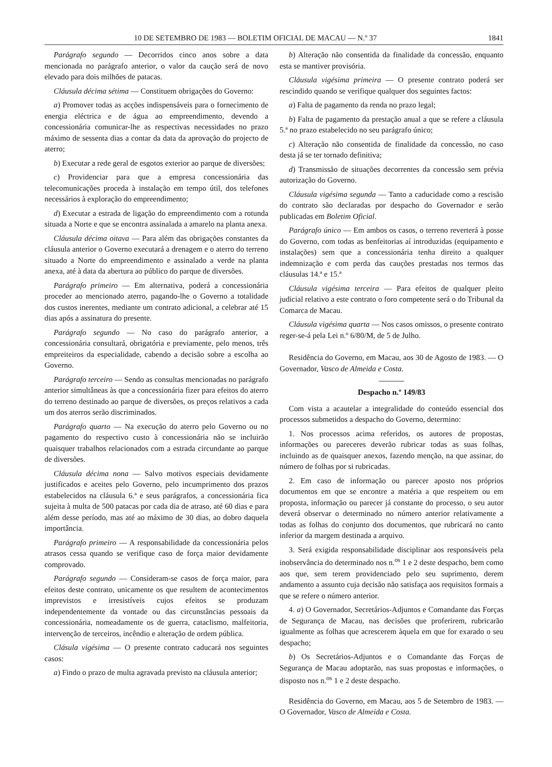10 DE SETEMBRO DE 1983 — BOLETIM OFICIAL DE MACAU — N.º 37 1841
Parágrafo segundo — Decorridos cinco anos sobre a data mencionada no parágrafo anterior, o valor da caução será de novo elevado para dois milhões de patacas.
Cláusula décima sétima — Constituem obrigações do Governo:
a) Promover todas as acções indispensáveis para o fornecimento de energia eléctrica e de água ao empreendimento, devendo a concessionária comunicar-lhe as respectivas necessidades no prazo máximo de sessenta dias a contar da data da aprovação do projecto de aterro;
b) Executar a rede geral de esgotos exterior ao parque de diversões;
c) Providenciar para que a empresa concessionária das telecomunicações proceda à instalação em tempo útil, dos telefones necessários à exploração do empreendimento;
d) Executar a estrada de ligação do empreendimento com a rotunda situada a Norte e que se encontra assinalada a amarelo na planta anexa.
Cláusula décima oitava — Para além das obrigações constantes da cláusula anterior o Governo executará a drenagem e o aterro do terreno situado a Norte do empreendimento e assinalado a verde na planta anexa, até à data da abertura ao público do parque de diversões.
Parágrafo primeiro — Em alternativa, poderá a concessionária proceder ao mencionado aterro, pagando-lhe o Governo a totalidade dos custos inerentes, mediante um contrato adicional, a celebrar até 15 dias após a assinatura do presente.
Parágrafo segundo — No caso do parágrafo anterior, a concessionária consultará, obrigatória e previamente, pelo menos, três empreiteiros da especialidade, cabendo a decisão sobre a escolha ao Governo.
Parágrafo terceiro — Sendo as consultas mencionadas no parágrafo anterior simultâneas às que a concessionária fizer para efeitos do aterro do terreno destinado ao parque de diversões, os preços relativos a cada um dos aterros serão discriminados.
Parágrafo quarto — Na execução do aterro pelo Governo ou no pagamento do respectivo custo à concessionária não se incluirão quaisquer trabalhos relacionados com a estrada circundante ao parque de diversões.
Cláusula décima nona — Salvo motivos especiais devidamente justificados e aceites pelo Governo, pelo incumprimento dos prazos estabelecidos na cláusula 6.ª e seus parágrafos, a concessionária fica sujeita à multa de 500 patacas por cada dia de atraso, até 60 dias e para além desse período, mas até ao máximo de 30 dias, ao dobro daquela importância.
Parágrafo primeiro — A responsabilidade da concessionária pelos atrasos cessa quando se verifique caso de força maior devidamente comprovado.
Parágrafo segundo — Consideram-se casos de força maior, para efeitos deste contrato, unicamente os que resultem de acontecimentos imprevistos e irresistíveis cujos efeitos se produzam independentemente da vontade ou das circunstâncias pessoais da concessionária, nomeadamente os de guerra, cataclismo, malfeitoria, intervenção de terceiros, incêndio e alteração de ordem pública.
Clásula vigésima — O presente contrato caducará nos seguintes casos:
a) Findo o prazo de multa agravada previsto na cláusula anterior;
b) Alteração não consentida da finalidade da concessão, enquanto esta se mantiver provisória.
Cláusula vigésima primeira — O presente contrato poderá ser rescindido quando se verifique qualquer dos seguintes factos:
a) Falta de pagamento da renda no prazo legal;
b) Falta de pagamento da prestação anual a que se refere a cláusula 5.ª no prazo estabelecido no seu parágrafo único;
c) Alteração não consentida de finalidade da concessão, no caso desta já se ter tornado definitiva;
d) Transmissão de situações decorrentes da concessão sem prévia autorização do Governo.
Cláusula vigésima segunda — Tanto a caducidade como a rescisão do contrato são declaradas por despacho do Governador e serão publicadas em Boletim Oficial.
Parágrafo único — Em ambos os casos, o terreno reverterá à posse do Governo, com todas as benfeitorias aí introduzidas (equipamento e instalações) sem que a concessionária tenha direito a qualquer indemnização e com perda das cauções prestadas nos termos das cláusulas 14.ª e 15.ª
Cláusula vigésima terceira — Para efeitos de qualquer pleito judicial relativo a este contrato o foro competente será o do Tribunal da Comarca de Macau.
Cláusula vigésima quarta — Nos casos omissos, o presente contrato reger-se-á pela Lei n.º 6/80/M, de 5 de Julho.
Residência do Governo, em Macau, aos 30 de Agosto de 1983. — O Governador, Vasco de Almeida e Costa.
Despacho n.º 149/83
Com vista a acautelar a integralidade do conteúdo essencial dos processos submetidos a despacho do Governo, determino:
1. Nos processos acima referidos, os autores de propostas, informações ou pareceres deverão rubricar todas as suas folhas, incluindo as de quaisquer anexos, fazendo menção, na que assinar, do número de folhas por si rubricadas.
2. Em caso de informação ou parecer aposto nos próprios documentos em que se encontre a matéria a que respeitem ou em proposta, informação ou parecer já constante do processo, o seu autor deverá observar o determinado no número anterior relativamente a todas as folhas do conjunto dos documentos, que rubricará no canto inferior da margem destinada a arquivo.
3. Será exigida responsabilidade disciplinar aos responsáveis pela inobservância do determinado nos n.<sup>os</sup> 1 e 2 deste despacho, bem como aos que, sem terem providenciado pelo seu suprimento, derem andamento a assunto cuja decisão não satisfaça aos requisitos formais a que se refere o número anterior.
4. a) O Governador, Secretários-Adjuntos e Comandante das Forças de Segurança de Macau, nas decisões que proferirem, rubricarão igualmente as folhas que acrescerem àquela em que for exarado o seu despacho;
b) Os Secretários-Adjuntos e o Comandante das Forças de Segurança de Macau adoptarão, nas suas propostas e informações, o disposto nos n.<sup>os</sup> 1 e 2 deste despacho.
Residência do Governo, em Macau, aos 5 de Setembro de 1983. — O Governador, Vasco de Almeida e Costa.